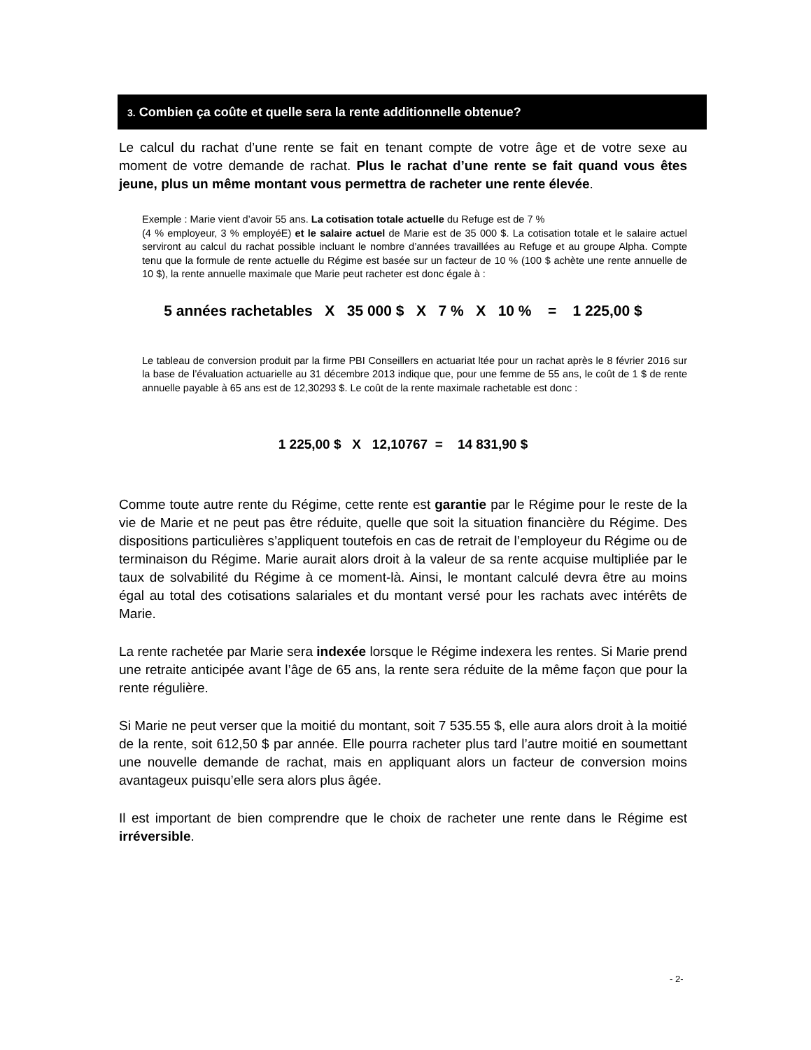3. Combien ça coûte et quelle sera la rente additionnelle obtenue?
Le calcul du rachat d’une rente se fait en tenant compte de votre âge et de votre sexe au moment de votre demande de rachat. Plus le rachat d’une rente se fait quand vous êtes jeune, plus un même montant vous permettra de racheter une rente élevée.
Exemple : Marie vient d’avoir 55 ans. La cotisation totale actuelle du Refuge est de 7 %
(4 % employeur, 3 % employéE) et le salaire actuel de Marie est de 35 000 $. La cotisation totale et le salaire actuel serviront au calcul du rachat possible incluant le nombre d’années travaillées au Refuge et au groupe Alpha. Compte tenu que la formule de rente actuelle du Régime est basée sur un facteur de 10 % (100 $ achète une rente annuelle de 10 $), la rente annuelle maximale que Marie peut racheter est donc égale à :
5 années rachetables X 35 000 $ X 7 % X 10 % = 1 225,00 $
Le tableau de conversion produit par la firme PBI Conseillers en actuariat ltée pour un rachat après le 8 février 2016 sur la base de l’évaluation actuarielle au 31 décembre 2013 indique que, pour une femme de 55 ans, le coût de 1 $ de rente annuelle payable à 65 ans est de 12,30293 $. Le coût de la rente maximale rachetable est donc :
1 225,00 $ X 12,10767 = 14 831,90 $
Comme toute autre rente du Régime, cette rente est garantie par le Régime pour le reste de la vie de Marie et ne peut pas être réduite, quelle que soit la situation financière du Régime. Des dispositions particulières s’appliquent toutefois en cas de retrait de l’employeur du Régime ou de terminaison du Régime. Marie aurait alors droit à la valeur de sa rente acquise multipliée par le taux de solvabilité du Régime à ce moment-là. Ainsi, le montant calculé devra être au moins égal au total des cotisations salariales et du montant versé pour les rachats avec intérêts de Marie.
La rente rachetée par Marie sera indexée lorsque le Régime indexera les rentes. Si Marie prend une retraite anticipée avant l’âge de 65 ans, la rente sera réduite de la même façon que pour la rente régulière.
Si Marie ne peut verser que la moitié du montant, soit 7 535.55 $, elle aura alors droit à la moitié de la rente, soit 612,50 $ par année. Elle pourra racheter plus tard l’autre moitié en soumettant une nouvelle demande de rachat, mais en appliquant alors un facteur de conversion moins avantageux puisqu’elle sera alors plus âgée.
Il est important de bien comprendre que le choix de racheter une rente dans le Régime est irréversible.
- 2-